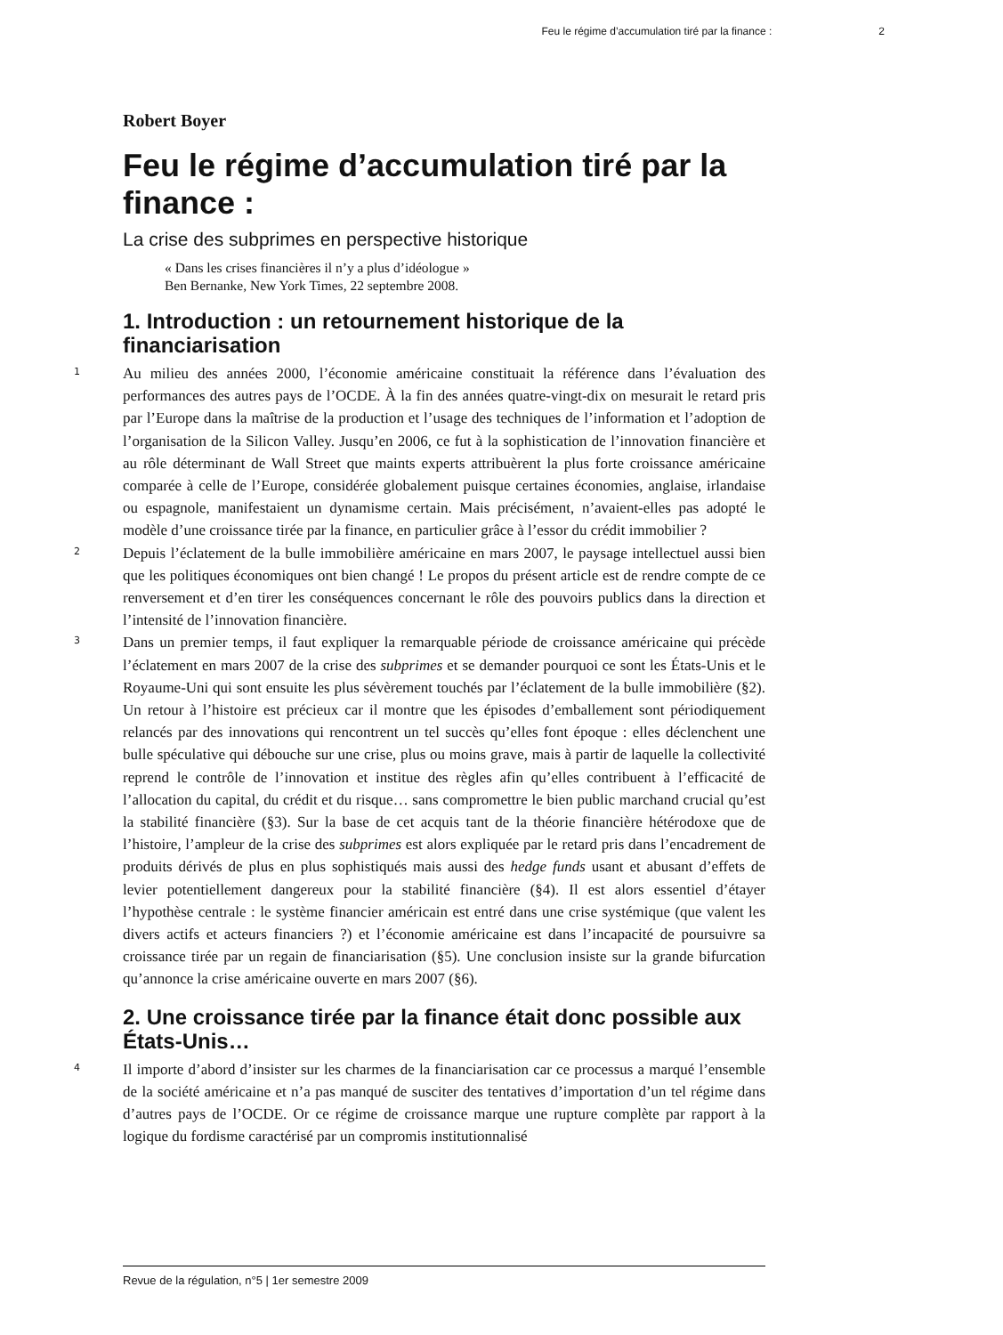Feu le régime d’accumulation tiré par la finance : 2
Robert Boyer
Feu le régime d’accumulation tiré par la finance :
La crise des subprimes en perspective historique
« Dans les crises financières il n’y a plus d’idéologue »
Ben Bernanke, New York Times, 22 septembre 2008.
1. Introduction : un retournement historique de la financiarisation
1 Au milieu des années 2000, l’économie américaine constituait la référence dans l’évaluation des performances des autres pays de l’OCDE. À la fin des années quatre-vingt-dix on mesurait le retard pris par l’Europe dans la maîtrise de la production et l’usage des techniques de l’information et l’adoption de l’organisation de la Silicon Valley. Jusqu’en 2006, ce fut à la sophistication de l’innovation financière et au rôle déterminant de Wall Street que maints experts attribuèrent la plus forte croissance américaine comparée à celle de l’Europe, considérée globalement puisque certaines économies, anglaise, irlandaise ou espagnole, manifestaient un dynamisme certain. Mais précisément, n’avaient-elles pas adopté le modèle d’une croissance tirée par la finance, en particulier grâce à l’essor du crédit immobilier ?
2 Depuis l’éclatement de la bulle immobilière américaine en mars 2007, le paysage intellectuel aussi bien que les politiques économiques ont bien changé ! Le propos du présent article est de rendre compte de ce renversement et d’en tirer les conséquences concernant le rôle des pouvoirs publics dans la direction et l’intensité de l’innovation financière.
3 Dans un premier temps, il faut expliquer la remarquable période de croissance américaine qui précède l’éclatement en mars 2007 de la crise des subprimes et se demander pourquoi ce sont les États-Unis et le Royaume-Uni qui sont ensuite les plus sévèrement touchés par l’éclatement de la bulle immobilière (§2). Un retour à l’histoire est précieux car il montre que les épisodes d’emballement sont périodiquement relancés par des innovations qui rencontrent un tel succès qu’elles font époque : elles déclenchent une bulle spéculative qui débouche sur une crise, plus ou moins grave, mais à partir de laquelle la collectivité reprend le contrôle de l’innovation et institue des règles afin qu’elles contribuent à l’efficacité de l’allocation du capital, du crédit et du risque… sans compromettre le bien public marchand crucial qu’est la stabilité financière (§3). Sur la base de cet acquis tant de la théorie financière hétérodoxe que de l’histoire, l’ampleur de la crise des subprimes est alors expliquée par le retard pris dans l’encadrement de produits dérivés de plus en plus sophistiqués mais aussi des hedge funds usant et abusant d’effets de levier potentiellement dangereux pour la stabilité financière (§4). Il est alors essentiel d’étayer l’hypothèse centrale : le système financier américain est entré dans une crise systémique (que valent les divers actifs et acteurs financiers ?) et l’économie américaine est dans l’incapacité de poursuivre sa croissance tirée par un regain de financiarisation (§5). Une conclusion insiste sur la grande bifurcation qu’annonce la crise américaine ouverte en mars 2007 (§6).
2. Une croissance tirée par la finance était donc possible aux États-Unis…
4 Il importe d’abord d’insister sur les charmes de la financiarisation car ce processus a marqué l’ensemble de la société américaine et n’a pas manqué de susciter des tentatives d’importation d’un tel régime dans d’autres pays de l’OCDE. Or ce régime de croissance marque une rupture complète par rapport à la logique du fordisme caractérisé par un compromis institutionnalisé
Revue de la régulation, n°5 | 1er semestre 2009